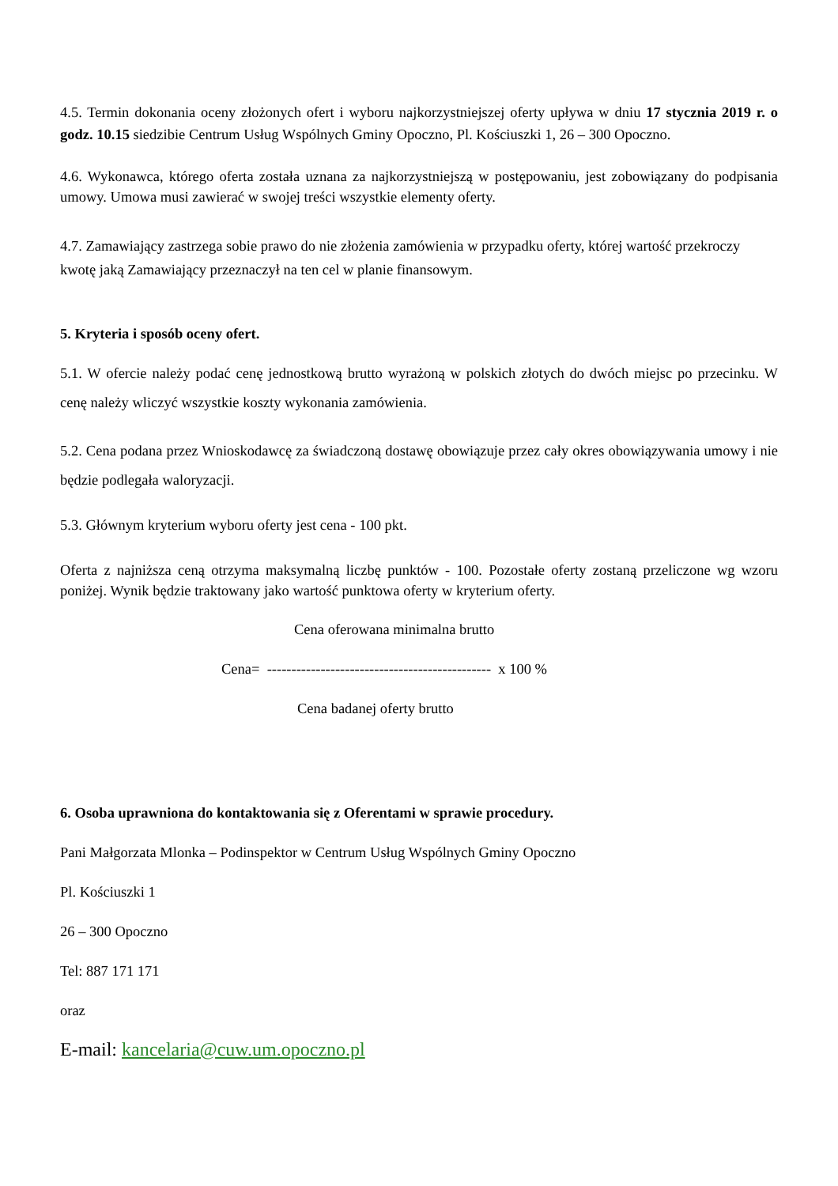4.5. Termin dokonania oceny złożonych ofert i wyboru najkorzystniejszej oferty upływa w dniu 17 stycznia 2019 r. o godz. 10.15 siedzibie Centrum Usług Wspólnych Gminy Opoczno, Pl. Kościuszki 1, 26 – 300 Opoczno.
4.6. Wykonawca, którego oferta została uznana za najkorzystniejszą w postępowaniu, jest zobowiązany do podpisania umowy. Umowa musi zawierać w swojej treści wszystkie elementy oferty.
4.7. Zamawiający zastrzega sobie prawo do nie złożenia zamówienia w przypadku oferty, której wartość przekroczy kwotę jaką Zamawiający przeznaczył na ten cel w planie finansowym.
5. Kryteria i sposób oceny ofert.
5.1. W ofercie należy podać cenę jednostkową brutto wyrażoną w polskich złotych do dwóch miejsc po przecinku. W cenę należy wliczyć wszystkie koszty wykonania zamówienia.
5.2. Cena podana przez Wnioskodawcę za świadczoną dostawę obowiązuje przez cały okres obowiązywania umowy i nie będzie podlegała waloryzacji.
5.3. Głównym kryterium wyboru oferty jest cena - 100 pkt.
Oferta z najniższa ceną otrzyma maksymalną liczbę punktów - 100. Pozostałe oferty zostaną przeliczone wg wzoru poniżej. Wynik będzie traktowany jako wartość punktowa oferty w kryterium oferty.
Cena oferowana minimalna brutto
Cena= ---------------------------------------------- x 100 %
Cena badanej oferty brutto
6. Osoba uprawniona do kontaktowania się z Oferentami w sprawie procedury.
Pani Małgorzata Mlonka – Podinspektor w Centrum Usług Wspólnych Gminy Opoczno
Pl. Kościuszki 1
26 – 300 Opoczno
Tel: 887 171 171
oraz
E-mail: kancelaria@cuw.um.opoczno.pl